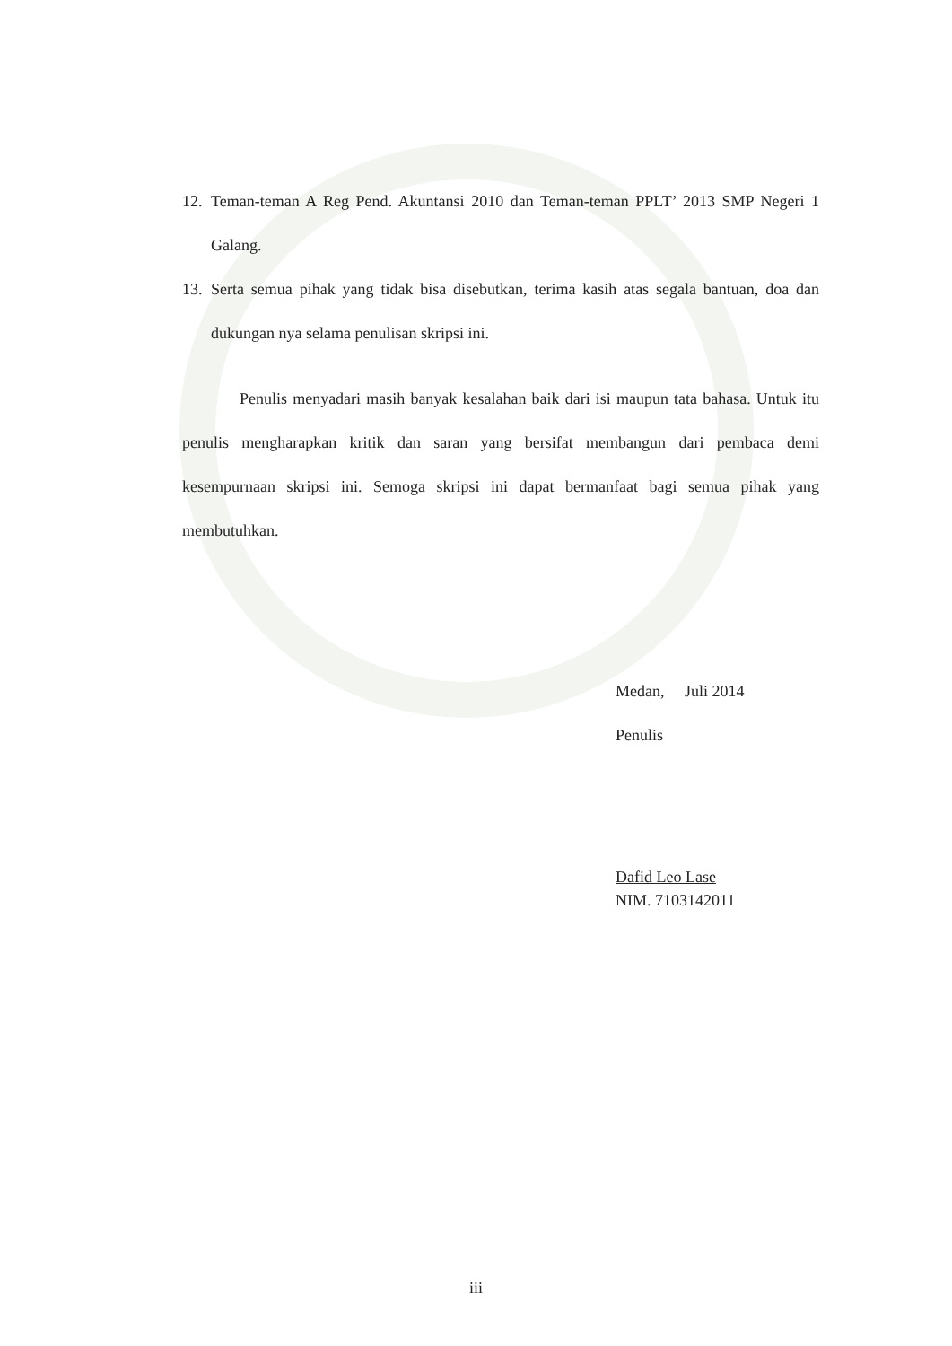12. Teman-teman A Reg Pend. Akuntansi 2010 dan Teman-teman PPLT’ 2013 SMP Negeri 1 Galang.
13. Serta semua pihak yang tidak bisa disebutkan, terima kasih atas segala bantuan, doa dan dukungan nya selama penulisan skripsi ini.
Penulis menyadari masih banyak kesalahan baik dari isi maupun tata bahasa. Untuk itu penulis mengharapkan kritik dan saran yang bersifat membangun dari pembaca demi kesempurnaan skripsi ini. Semoga skripsi ini dapat bermanfaat bagi semua pihak yang membutuhkan.
Medan, Juli 2014
Penulis
Dafid Leo Lase
NIM. 7103142011
iii